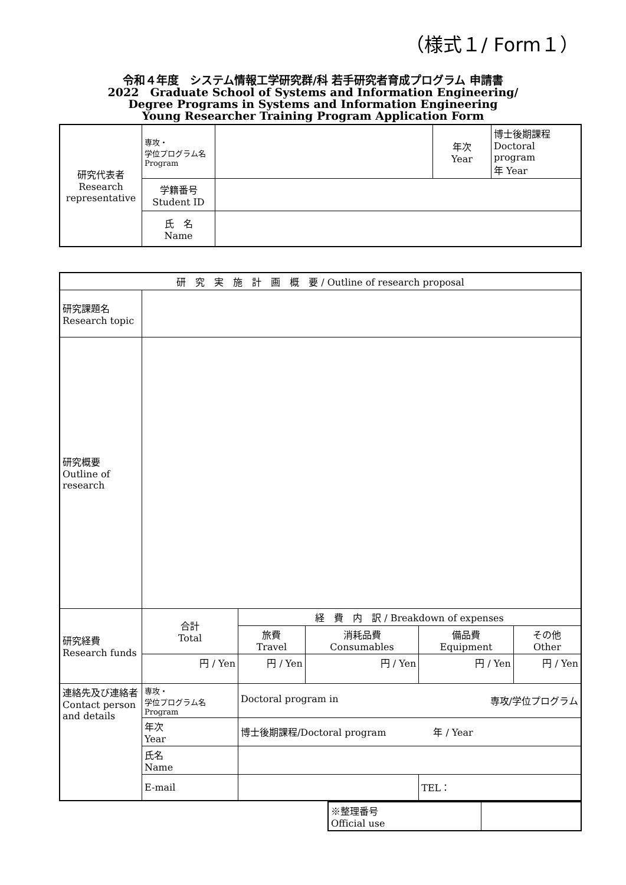（様式１/ Form１）
令和４年度　システム情報工学研究群/科 若手研究者育成プログラム 申請書
2022　Graduate School of Systems and Information Engineering/
Degree Programs in Systems and Information Engineering
Young Researcher Training Program Application Form
| 研究代表者 Research representative | 専攻・ 学位プログラム名 Program | | 年次 Year | 博士後期課程 Doctoral program 年 Year |
| | 学籍番号 Student ID | | | |
| | 氏 名 Name | | | |
| 研 究 実 施 計 画 概 要 / Outline of research proposal | | | | | | |
| 研究課題名 Research topic | | | | | | |
| 研究概要 Outline of research | | | | | | |
| 研究経費 Research funds | 合計 Total | | 経 費 内 訳 / Breakdown of expenses | | | |
| | | | 旅費 Travel | 消耗品費 Consumables | 備品費 Equipment | その他 Other |
| | 円 / Yen | | 円 / Yen | 円 / Yen | 円 / Yen | 円 / Yen |
| 連絡先及び連絡者 Contact person and details | 専攻・ 学位プログラム名 Program | Doctoral program in 専攻/学位プログラム | | | | |
| | 年次 Year | 博士後期課程/Doctoral program 年 / Year | | | | |
| | 氏名 Name | | | | | |
| | E-mail | | | | TEL： | |
| ※整理番号 Official use | |